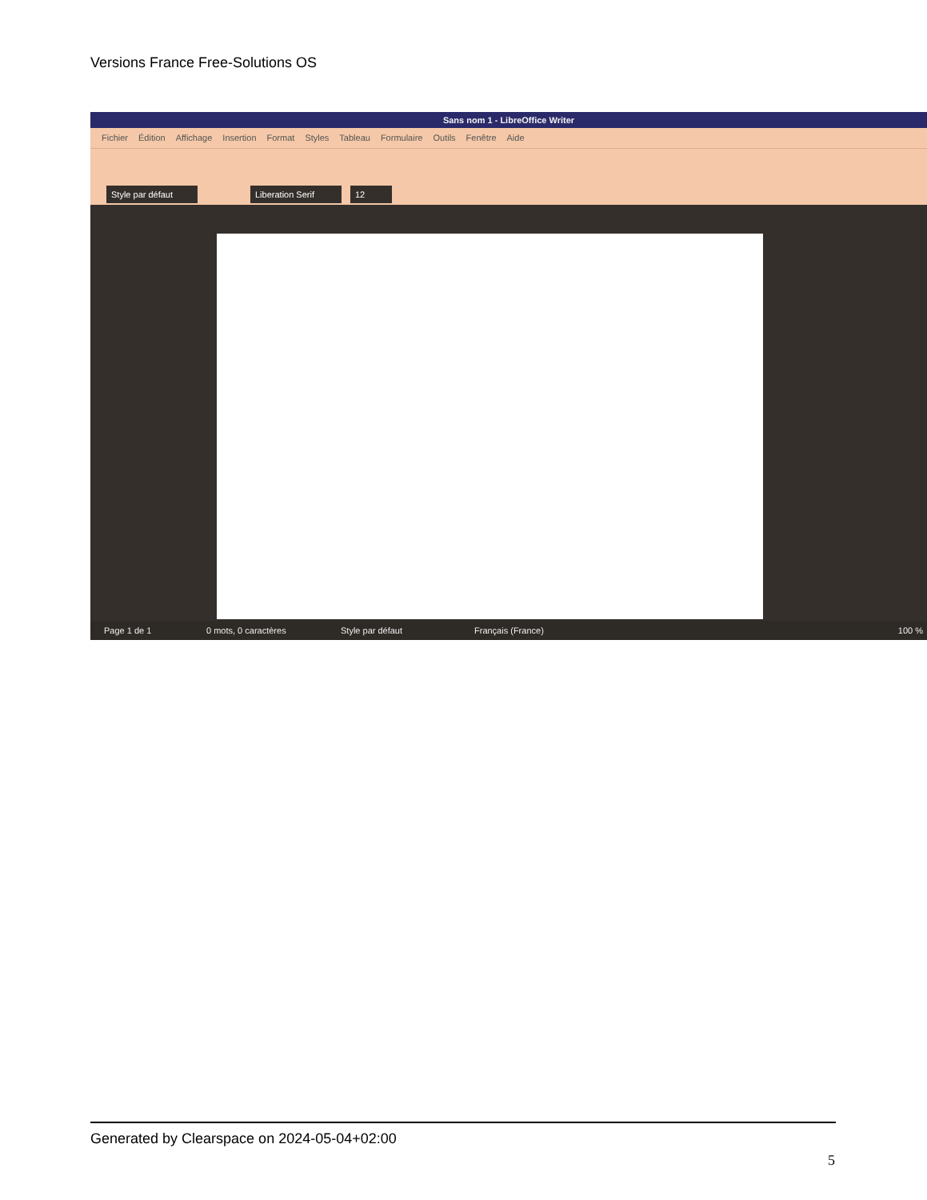Versions France Free-Solutions OS
Sans nom 1 - LibreOffice Writer
Fichier Édition Affichage Insertion Format Styles Tableau Formulaire Outils Fenêtre Aide
Style par défaut Liberation Serif 12
Page 1 de 1 0 mots, 0 caractères Style par défaut Français (France) 100 %
Generated by Clearspace on 2024-05-04+02:00
5